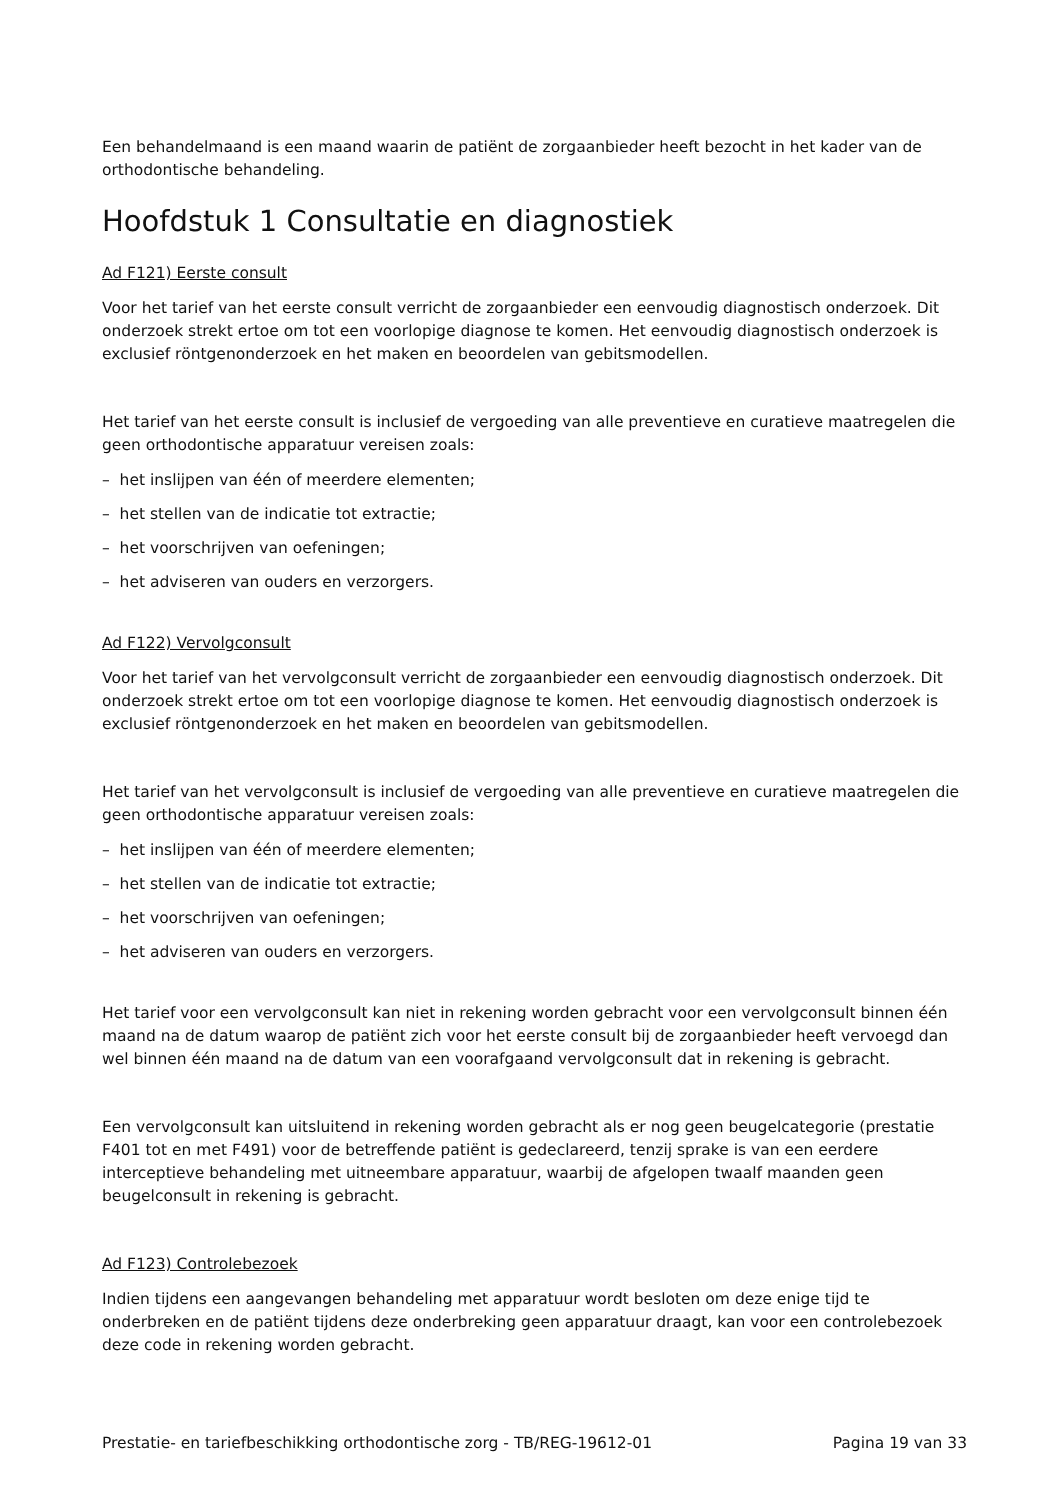Een behandelmaand is een maand waarin de patiënt de zorgaanbieder heeft bezocht in het kader van de orthodontische behandeling.
Hoofdstuk 1 Consultatie en diagnostiek
Ad F121) Eerste consult
Voor het tarief van het eerste consult verricht de zorgaanbieder een eenvoudig diagnostisch onderzoek. Dit onderzoek strekt ertoe om tot een voorlopige diagnose te komen. Het eenvoudig diagnostisch onderzoek is exclusief röntgenonderzoek en het maken en beoordelen van gebitsmodellen.
Het tarief van het eerste consult is inclusief de vergoeding van alle preventieve en curatieve maatregelen die geen orthodontische apparatuur vereisen zoals:
– het inslijpen van één of meerdere elementen;
– het stellen van de indicatie tot extractie;
– het voorschrijven van oefeningen;
– het adviseren van ouders en verzorgers.
Ad F122) Vervolgconsult
Voor het tarief van het vervolgconsult verricht de zorgaanbieder een eenvoudig diagnostisch onderzoek. Dit onderzoek strekt ertoe om tot een voorlopige diagnose te komen. Het eenvoudig diagnostisch onderzoek is exclusief röntgenonderzoek en het maken en beoordelen van gebitsmodellen.
Het tarief van het vervolgconsult is inclusief de vergoeding van alle preventieve en curatieve maatregelen die geen orthodontische apparatuur vereisen zoals:
– het inslijpen van één of meerdere elementen;
– het stellen van de indicatie tot extractie;
– het voorschrijven van oefeningen;
– het adviseren van ouders en verzorgers.
Het tarief voor een vervolgconsult kan niet in rekening worden gebracht voor een vervolgconsult binnen één maand na de datum waarop de patiënt zich voor het eerste consult bij de zorgaanbieder heeft vervoegd dan wel binnen één maand na de datum van een voorafgaand vervolgconsult dat in rekening is gebracht.
Een vervolgconsult kan uitsluitend in rekening worden gebracht als er nog geen beugelcategorie (prestatie F401 tot en met F491) voor de betreffende patiënt is gedeclareerd, tenzij sprake is van een eerdere interceptieve behandeling met uitneembare apparatuur, waarbij de afgelopen twaalf maanden geen beugelconsult in rekening is gebracht.
Ad F123) Controlebezoek
Indien tijdens een aangevangen behandeling met apparatuur wordt besloten om deze enige tijd te onderbreken en de patiënt tijdens deze onderbreking geen apparatuur draagt, kan voor een controlebezoek deze code in rekening worden gebracht.
Prestatie- en tariefbeschikking orthodontische zorg - TB/REG-19612-01 Pagina 19 van 33